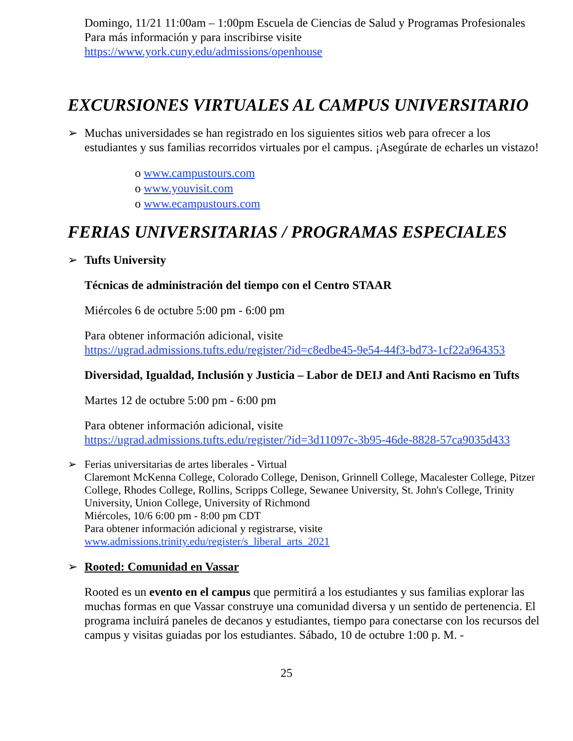Domingo, 11/21 11:00am – 1:00pm Escuela de Ciencias de Salud y Programas Profesionales
Para más información y para inscribirse visite
https://www.york.cuny.edu/admissions/openhouse
EXCURSIONES VIRTUALES AL CAMPUS UNIVERSITARIO
➢ Muchas universidades se han registrado en los siguientes sitios web para ofrecer a los estudiantes y sus familias recorridos virtuales por el campus. ¡Asegúrate de echarles un vistazo!
o www.campustours.com
o www.youvisit.com
o www.ecampustours.com
FERIAS UNIVERSITARIAS / PROGRAMAS ESPECIALES
➢ Tufts University
Técnicas de administración del tiempo con el Centro STAAR
Miércoles 6 de octubre 5:00 pm - 6:00 pm
Para obtener información adicional, visite
https://ugrad.admissions.tufts.edu/register/?id=c8edbe45-9e54-44f3-bd73-1cf22a964353
Diversidad, Igualdad, Inclusión y Justicia – Labor de DEIJ and Anti Racismo en Tufts
Martes 12 de octubre 5:00 pm - 6:00 pm
Para obtener información adicional, visite
https://ugrad.admissions.tufts.edu/register/?id=3d11097c-3b95-46de-8828-57ca9035d433
➢ Ferias universitarias de artes liberales - Virtual
Claremont McKenna College, Colorado College, Denison, Grinnell College, Macalester College, Pitzer College, Rhodes College, Rollins, Scripps College, Sewanee University, St. John's College, Trinity University, Union College, University of Richmond
Miércoles, 10/6 6:00 pm - 8:00 pm CDT
Para obtener información adicional y registrarse, visite
www.admissions.trinity.edu/register/s_liberal_arts_2021
➢ Rooted: Comunidad en Vassar
Rooted es un evento en el campus que permitirá a los estudiantes y sus familias explorar las muchas formas en que Vassar construye una comunidad diversa y un sentido de pertenencia. El programa incluirá paneles de decanos y estudiantes, tiempo para conectarse con los recursos del campus y visitas guiadas por los estudiantes. Sábado, 10 de octubre 1:00 p. M. -
25